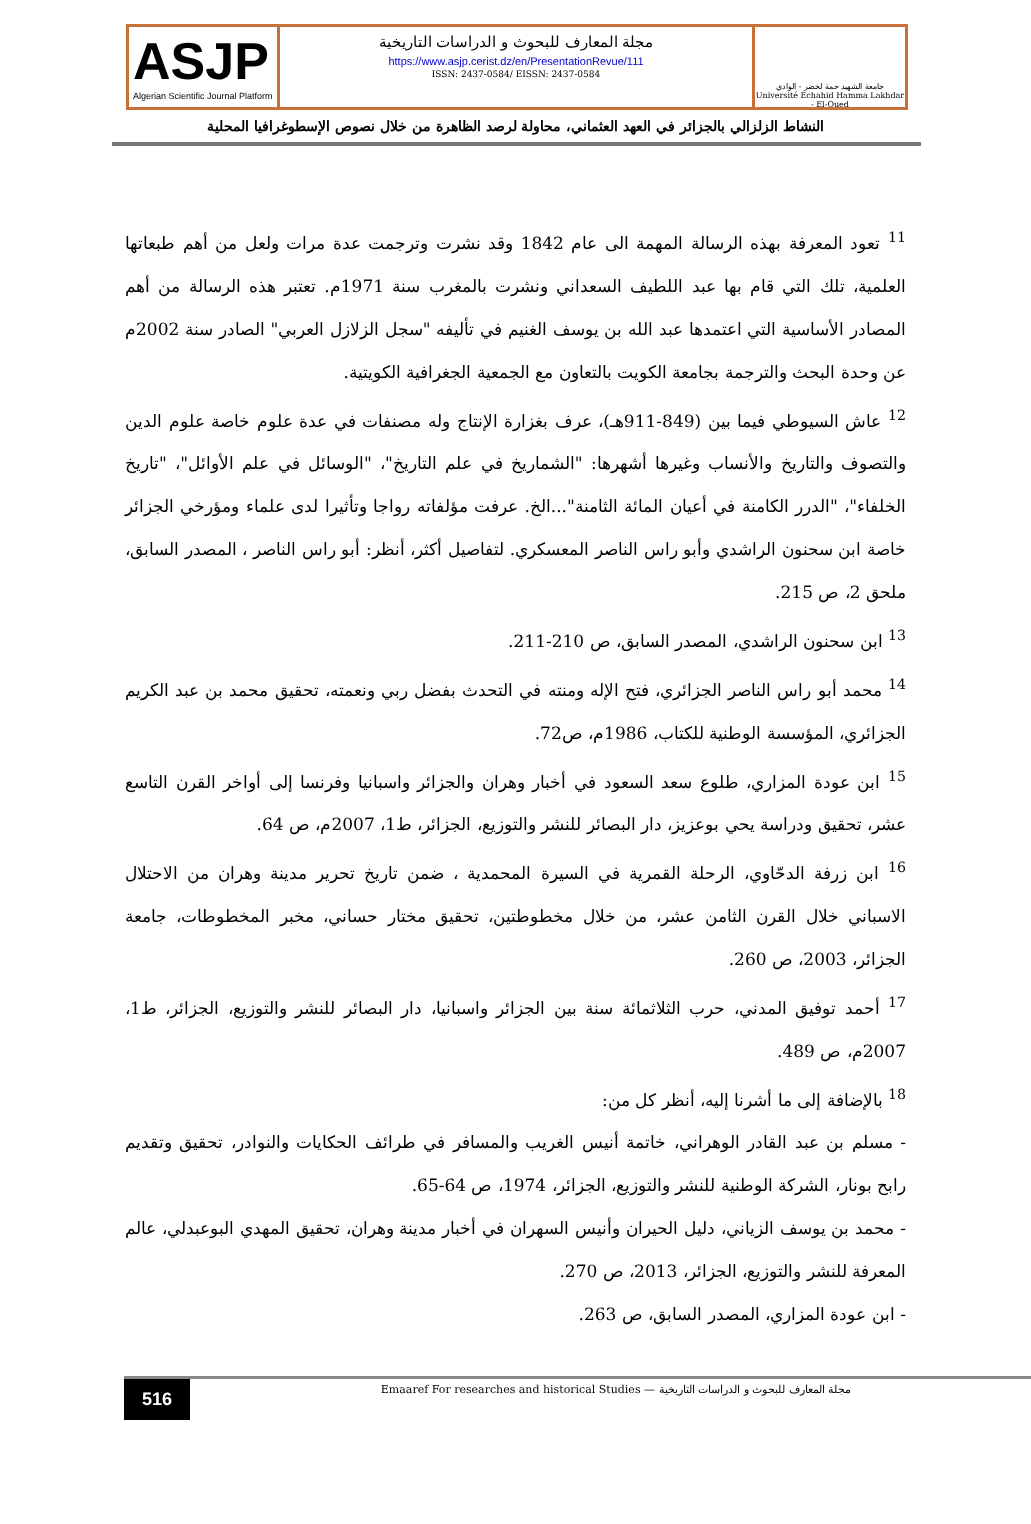ASJP
Algerian Scientific Journal Platform
مجلة المعارف للبحوث و الدراسات التاريخية
https://www.asjp.cerist.dz/en/PresentationRevue/111
ISSN: 2437-0584/ EISSN: 2437-0584
جامعة الشهيد حمة لخضر - الوادي
Université Echahid Hamma Lakhdar - El-Oued
النشاط الزلزالي بالجزائر في العهد العثماني، محاولة لرصد الظاهرة من خلال نصوص الإسطوغرافيا المحلية
<sup>11</sup> تعود المعرفة بهذه الرسالة المهمة الى عام 1842 وقد نشرت وترجمت عدة مرات ولعل من أهم طبعاتها العلمية، تلك التي قام بها عبد اللطيف السعداني ونشرت بالمغرب سنة 1971م. تعتبر هذه الرسالة من أهم المصادر الأساسية التي اعتمدها عبد الله بن يوسف الغنيم في تأليفه "سجل الزلازل العربي" الصادر سنة 2002م عن وحدة البحث والترجمة بجامعة الكويت بالتعاون مع الجمعية الجغرافية الكويتية.
<sup>12</sup> عاش السيوطي فيما بين (849-911هـ)، عرف بغزارة الإنتاج وله مصنفات في عدة علوم خاصة علوم الدين والتصوف والتاريخ والأنساب وغيرها أشهرها: "الشماريخ في علم التاريخ"، "الوسائل في علم الأوائل"، "تاريخ الخلفاء"، "الدرر الكامنة في أعيان المائة الثامنة"...الخ. عرفت مؤلفاته رواجا وتأثيرا لدى علماء ومؤرخي الجزائر خاصة ابن سحنون الراشدي وأبو راس الناصر المعسكري. لتفاصيل أكثر، أنظر: أبو راس الناصر ، المصدر السابق، ملحق 2، ص 215.
<sup>13</sup> ابن سحنون الراشدي، المصدر السابق، ص 210-211.
<sup>14</sup> محمد أبو راس الناصر الجزائري، فتح الإله ومنته في التحدث بفضل ربي ونعمته، تحقيق محمد بن عبد الكريم الجزائري، المؤسسة الوطنية للكتاب، 1986م، ص72.
<sup>15</sup> ابن عودة المزاري، طلوع سعد السعود في أخبار وهران والجزائر واسبانيا وفرنسا إلى أواخر القرن التاسع عشر، تحقيق ودراسة يحي بوعزيز، دار البصائر للنشر والتوزيع، الجزائر، ط1، 2007م، ص 64.
<sup>16</sup> ابن زرفة الدحّاوي، الرحلة القمرية في السيرة المحمدية ، ضمن تاريخ تحرير مدينة وهران من الاحتلال الاسباني خلال القرن الثامن عشر، من خلال مخطوطتين، تحقيق مختار حساني، مخبر المخطوطات، جامعة الجزائر، 2003، ص 260.
<sup>17</sup> أحمد توفيق المدني، حرب الثلاثمائة سنة بين الجزائر واسبانيا، دار البصائر للنشر والتوزيع، الجزائر، ط1، 2007م، ص 489.
<sup>18</sup> بالإضافة إلى ما أشرنا إليه، أنظر كل من:
- مسلم بن عبد القادر الوهراني، خاتمة أنيس الغريب والمسافر في طرائف الحكايات والنوادر، تحقيق وتقديم رابح بونار، الشركة الوطنية للنشر والتوزيع، الجزائر، 1974، ص 64-65.
- محمد بن يوسف الزياني، دليل الحيران وأنيس السهران في أخبار مدينة وهران، تحقيق المهدي البوعبدلي، عالم المعرفة للنشر والتوزيع، الجزائر، 2013، ص 270.
- ابن عودة المزاري، المصدر السابق، ص 263.
516 Emaaref For researches and historical Studies — مجلة المعارف للبحوث و الدراسات التاريخية